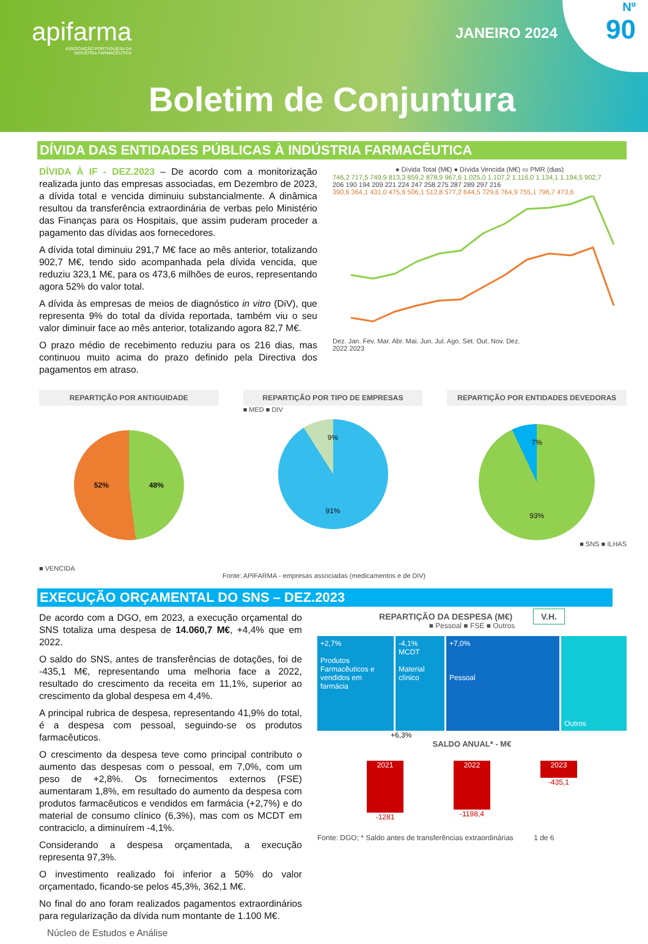apifarma
ASSOCIAÇÃO PORTUGUESA DA
INDÚSTRIA FARMACÊUTICA
JANEIRO 2024
Nº
90
Boletim de Conjuntura
DÍVIDA DAS ENTIDADES PÚBLICAS À INDÚSTRIA FARMACÊUTICA
DÍVIDA À IF - DEZ.2023 – De acordo com a monitorização realizada junto das empresas associadas, em Dezembro de 2023, a dívida total e vencida diminuiu substancialmente. A dinâmica resultou da transferência extraordinária de verbas pelo Ministério das Finanças para os Hospitais, que assim puderam proceder a pagamento das dívidas aos fornecedores.
A dívida total diminuiu 291,7 M€ face ao mês anterior, totalizando 902,7 M€, tendo sido acompanhada pela dívida vencida, que reduziu 323,1 M€, para os 473,6 milhões de euros, representando agora 52% do valor total.
A dívida às empresas de meios de diagnóstico in vitro (DiV), que representa 9% do total da dívida reportada, também viu o seu valor diminuir face ao mês anterior, totalizando agora 82,7 M€.
O prazo médio de recebimento reduziu para os 216 dias, mas continuou muito acima do prazo definido pela Directiva dos pagamentos em atraso.
● Dívida Total (M€) ● Dívida Vencida (M€) ▭ PMR (dias)
746,2 717,5 749,9 813,3 859,2 878,9 967,6 1.025,0 1.107,2 1.116,0 1.134,1 1.194,5 902,7
206 190 194 209 221 224 247 258 275 287 289 297 216
390,6 364,1 431,0 475,6 506,1 512,8 577,2 644,5 729,6 764,9 755,1 796,7 473,6
Dez. Jan. Fev. Mar. Abr. Mai. Jun. Jul. Ago. Set. Out. Nov. Dez.
2022 2023
REPARTIÇÃO POR ANTIGUIDADE
52% 48%
■ VENCIDA
REPARTIÇÃO POR TIPO DE EMPRESAS
■ MED ■ DIV
9%
91%
REPARTIÇÃO POR ENTIDADES DEVEDORAS
7%
93%
■ SNS ■ ILHAS
Fonte: APIFARMA - empresas associadas (medicamentos e de DiV)
EXECUÇÃO ORÇAMENTAL DO SNS – DEZ.2023
De acordo com a DGO, em 2023, a execução orçamental do SNS totaliza uma despesa de 14.060,7 M€, +4,4% que em 2022.
O saldo do SNS, antes de transferências de dotações, foi de -435,1 M€, representando uma melhoria face a 2022, resultado do crescimento da receita em 11,1%, superior ao crescimento da global despesa em 4,4%.
A principal rubrica de despesa, representando 41,9% do total, é a despesa com pessoal, seguindo-se os produtos farmacêuticos.
O crescimento da despesa teve como principal contributo o aumento das despesas com o pessoal, em 7,0%, com um peso de +2,8%. Os fornecimentos externos (FSE) aumentaram 1,8%, em resultado do aumento da despesa com produtos farmacêuticos e vendidos em farmácia (+2,7%) e do material de consumo clínico (6,3%), mas com os MCDT em contraciclo, a diminuírem -4,1%.
Considerando a despesa orçamentada, a execução representa 97,3%.
O investimento realizado foi inferior a 50% do valor orçamentado, ficando-se pelos 45,3%, 362,1 M€.
No final do ano foram realizados pagamentos extraordinários para regularização da dívida num montante de 1.100 M€.
Núcleo de Estudos e Análise
REPARTIÇÃO DA DESPESA (M€) V.H.
■ Pessoal ■ FSE ■ Outros
+2,7%
Produtos Farmacêuticos e vendidos em farmácia
-4,1%
MCDT
Material clínico
+7,0%
Pessoal
Outros
+6,3%
SALDO ANUAL* - M€
2021
-1281
2022
-1198,4
2023
-435,1
Fonte: DGO; * Saldo antes de transferências extraordinárias 1 de 6